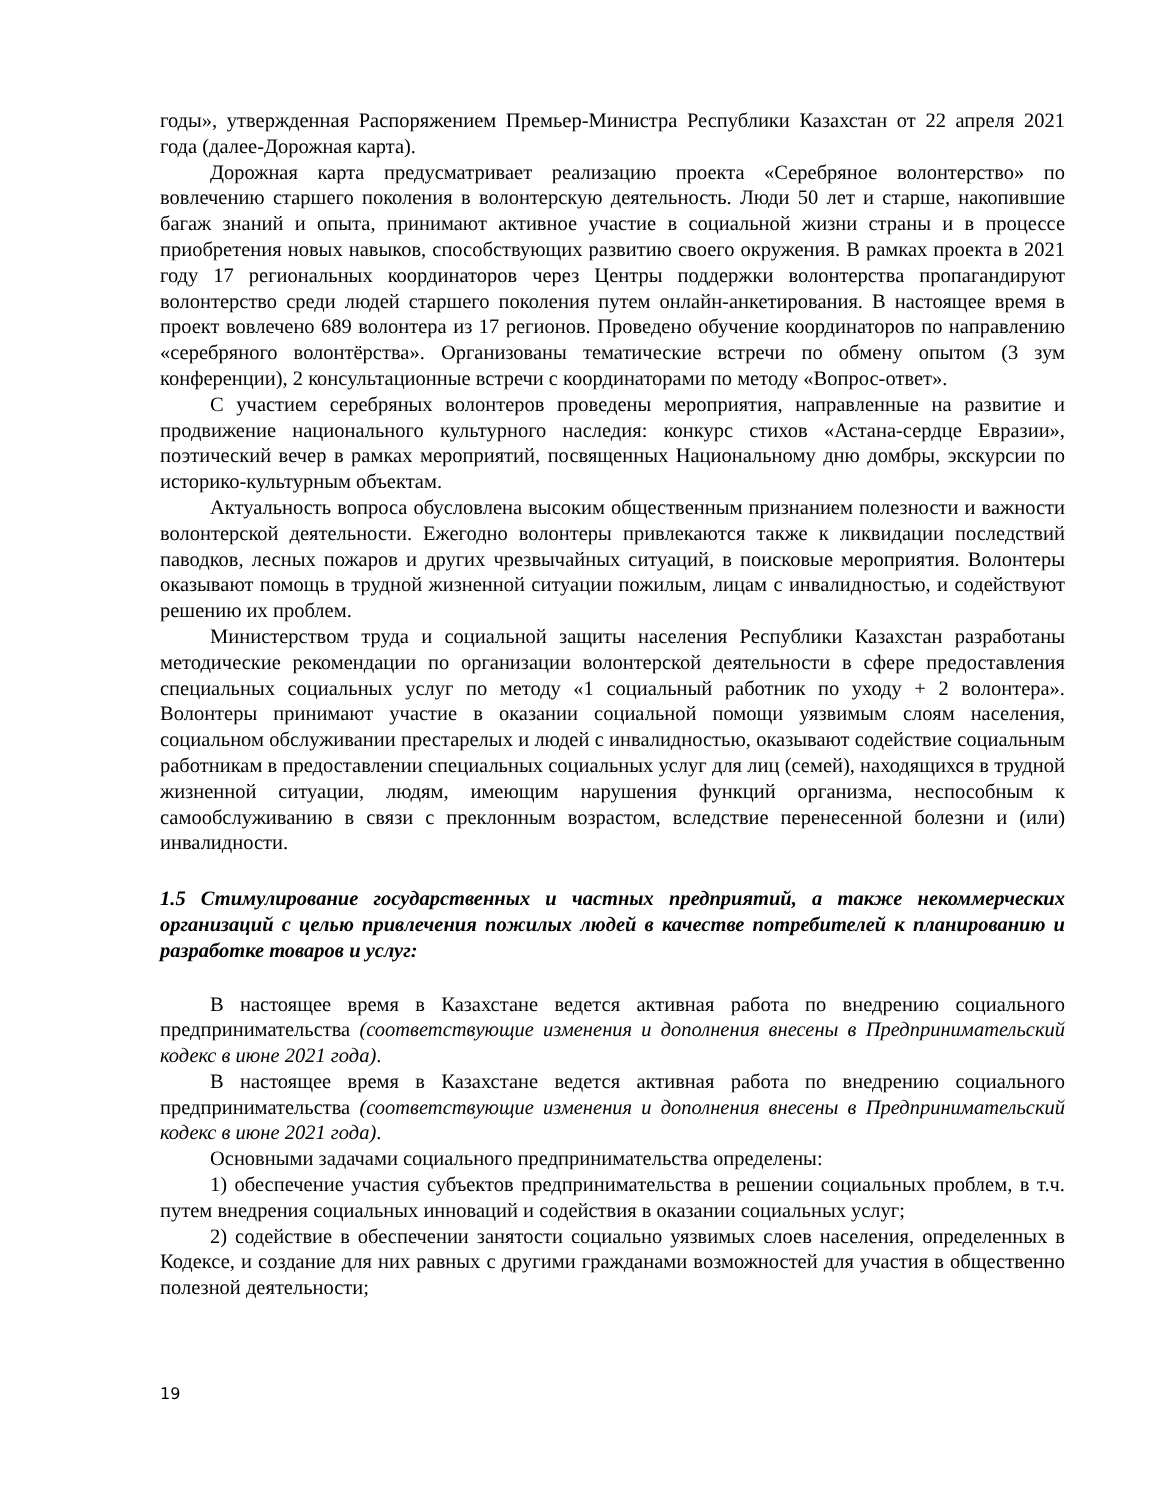годы», утвержденная Распоряжением Премьер-Министра Республики Казахстан от 22 апреля 2021 года (далее-Дорожная карта).
Дорожная карта предусматривает реализацию проекта «Серебряное волонтерство» по вовлечению старшего поколения в волонтерскую деятельность. Люди 50 лет и старше, накопившие багаж знаний и опыта, принимают активное участие в социальной жизни страны и в процессе приобретения новых навыков, способствующих развитию своего окружения. В рамках проекта в 2021 году 17 региональных координаторов через Центры поддержки волонтерства пропагандируют волонтерство среди людей старшего поколения путем онлайн-анкетирования. В настоящее время в проект вовлечено 689 волонтера из 17 регионов. Проведено обучение координаторов по направлению «серебряного волонтёрства». Организованы тематические встречи по обмену опытом (3 зум конференции), 2 консультационные встречи с координаторами по методу «Вопрос-ответ».
С участием серебряных волонтеров проведены мероприятия, направленные на развитие и продвижение национального культурного наследия: конкурс стихов «Астана-сердце Евразии», поэтический вечер в рамках мероприятий, посвященных Национальному дню домбры, экскурсии по историко-культурным объектам.
Актуальность вопроса обусловлена высоким общественным признанием полезности и важности волонтерской деятельности. Ежегодно волонтеры привлекаются также к ликвидации последствий паводков, лесных пожаров и других чрезвычайных ситуаций, в поисковые мероприятия. Волонтеры оказывают помощь в трудной жизненной ситуации пожилым, лицам с инвалидностью, и содействуют решению их проблем.
Министерством труда и социальной защиты населения Республики Казахстан разработаны методические рекомендации по организации волонтерской деятельности в сфере предоставления специальных социальных услуг по методу «1 социальный работник по уходу + 2 волонтера». Волонтеры принимают участие в оказании социальной помощи уязвимым слоям населения, социальном обслуживании престарелых и людей с инвалидностью, оказывают содействие социальным работникам в предоставлении специальных социальных услуг для лиц (семей), находящихся в трудной жизненной ситуации, людям, имеющим нарушения функций организма, неспособным к самообслуживанию в связи с преклонным возрастом, вследствие перенесенной болезни и (или) инвалидности.
1.5 Стимулирование государственных и частных предприятий, а также некоммерческих организаций с целью привлечения пожилых людей в качестве потребителей к планированию и разработке товаров и услуг:
В настоящее время в Казахстане ведется активная работа по внедрению социального предпринимательства (соответствующие изменения и дополнения внесены в Предпринимательский кодекс в июне 2021 года).
В настоящее время в Казахстане ведется активная работа по внедрению социального предпринимательства (соответствующие изменения и дополнения внесены в Предпринимательский кодекс в июне 2021 года).
Основными задачами социального предпринимательства определены:
1) обеспечение участия субъектов предпринимательства в решении социальных проблем, в т.ч. путем внедрения социальных инноваций и содействия в оказании социальных услуг;
2) содействие в обеспечении занятости социально уязвимых слоев населения, определенных в Кодексе, и создание для них равных с другими гражданами возможностей для участия в общественно полезной деятельности;
19